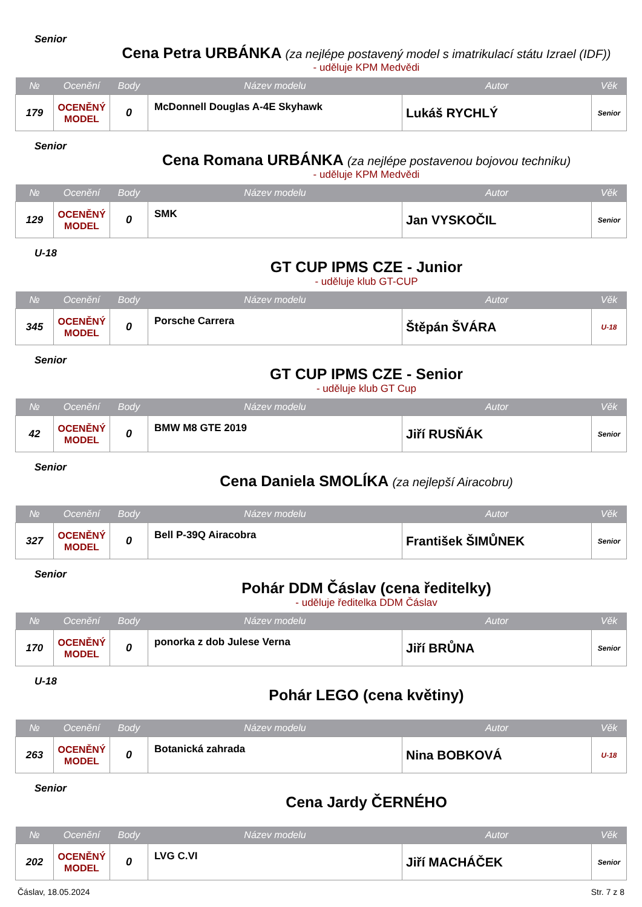Senior
Cena Petra URBÁNKA (za nejlépe postavený model s imatrikulací státu Izrael (IDF))
- uděluje KPM Medvědi
| № | Ocenění | Body | Název modelu | Autor | Věk |
| --- | --- | --- | --- | --- | --- |
| 179 | OCENĚNÝ MODEL | 0 | McDonnell Douglas A-4E Skyhawk | Lukáš RYCHLÝ | Senior |
Senior
Cena Romana URBÁNKA (za nejlépe postavenou bojovou techniku)
- uděluje KPM Medvědi
| № | Ocenění | Body | Název modelu | Autor | Věk |
| --- | --- | --- | --- | --- | --- |
| 129 | OCENĚNÝ MODEL | 0 | SMK | Jan VYSKOČIL | Senior |
U-18
GT CUP IPMS CZE - Junior
- uděluje klub GT-CUP
| № | Ocenění | Body | Název modelu | Autor | Věk |
| --- | --- | --- | --- | --- | --- |
| 345 | OCENĚNÝ MODEL | 0 | Porsche Carrera | Štěpán ŠVÁRA | U-18 |
Senior
GT CUP IPMS CZE - Senior
- uděluje klub GT Cup
| № | Ocenění | Body | Název modelu | Autor | Věk |
| --- | --- | --- | --- | --- | --- |
| 42 | OCENĚNÝ MODEL | 0 | BMW M8 GTE 2019 | Jiří RUSŇÁK | Senior |
Senior
Cena Daniela SMOLÍKA (za nejlepší Airacobru)
| № | Ocenění | Body | Název modelu | Autor | Věk |
| --- | --- | --- | --- | --- | --- |
| 327 | OCENĚNÝ MODEL | 0 | Bell P-39Q Airacobra | František ŠIMŮNEK | Senior |
Senior
Pohár DDM Čáslav (cena ředitelky)
- uděluje ředitelka DDM Čáslav
| № | Ocenění | Body | Název modelu | Autor | Věk |
| --- | --- | --- | --- | --- | --- |
| 170 | OCENĚNÝ MODEL | 0 | ponorka z dob Julese Verna | Jiří BRŮNA | Senior |
U-18
Pohár LEGO (cena květiny)
| № | Ocenění | Body | Název modelu | Autor | Věk |
| --- | --- | --- | --- | --- | --- |
| 263 | OCENĚNÝ MODEL | 0 | Botanická zahrada | Nina BOBKOVÁ | U-18 |
Senior
Cena Jardy ČERNÉHO
| № | Ocenění | Body | Název modelu | Autor | Věk |
| --- | --- | --- | --- | --- | --- |
| 202 | OCENĚNÝ MODEL | 0 | LVG C.VI | Jiří MACHÁČEK | Senior |
Čáslav, 18.05.2024 Str. 7 z 8